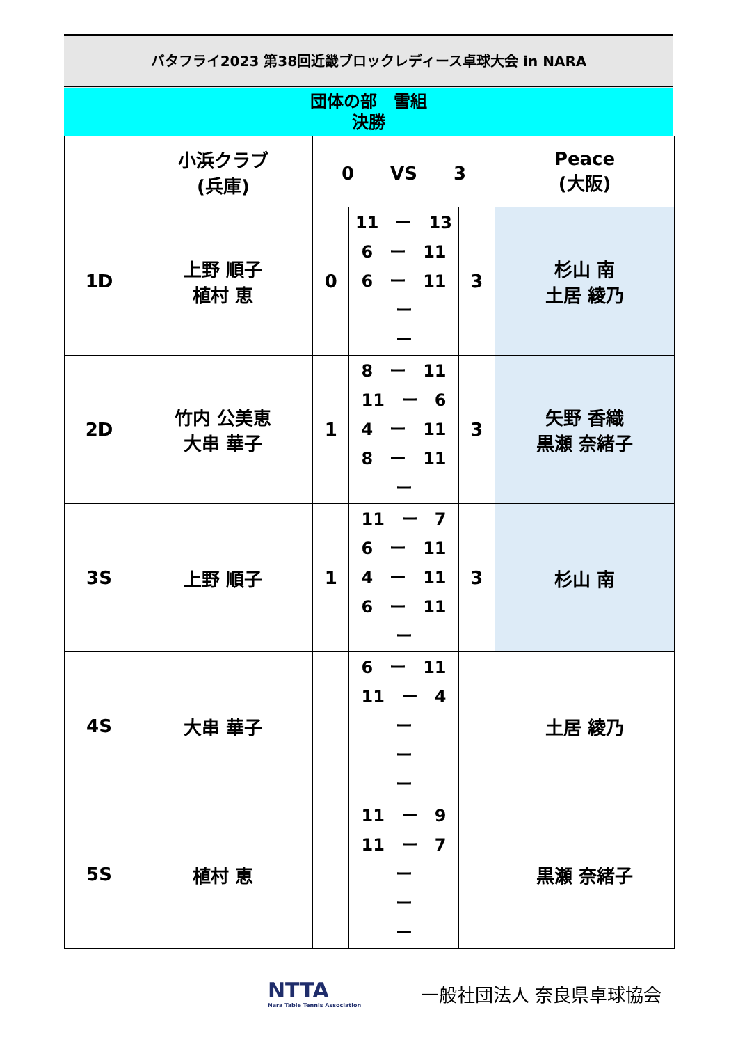バタフライ2023 第38回近畿ブロックレディース卓球大会 in NARA
団体の部　雪組
決勝
| | 小浜クラブ (兵庫) | 0 VS 3 | | | Peace (大阪) |
| 1D | 上野 順子 植村 恵 | 0 | 11 ー 13 6 ー 11 6 ー 11 ー ー | 3 | 杉山 南 土居 綾乃 |
| 2D | 竹内 公美恵 大串 華子 | 1 | 8 ー 11 11 ー 6 4 ー 11 8 ー 11 ー | 3 | 矢野 香織 黒瀬 奈緒子 |
| 3S | 上野 順子 | 1 | 11 ー 7 6 ー 11 4 ー 11 6 ー 11 ー | 3 | 杉山 南 |
| 4S | 大串 華子 | | 6 ー 11 11 ー 4 ー ー ー | | 土居 綾乃 |
| 5S | 植村 恵 | | 11 ー 9 11 ー 7 ー ー ー | | 黒瀬 奈緒子 |
NTTA
Nara Table Tennis Association
一般社団法人 奈良県卓球協会